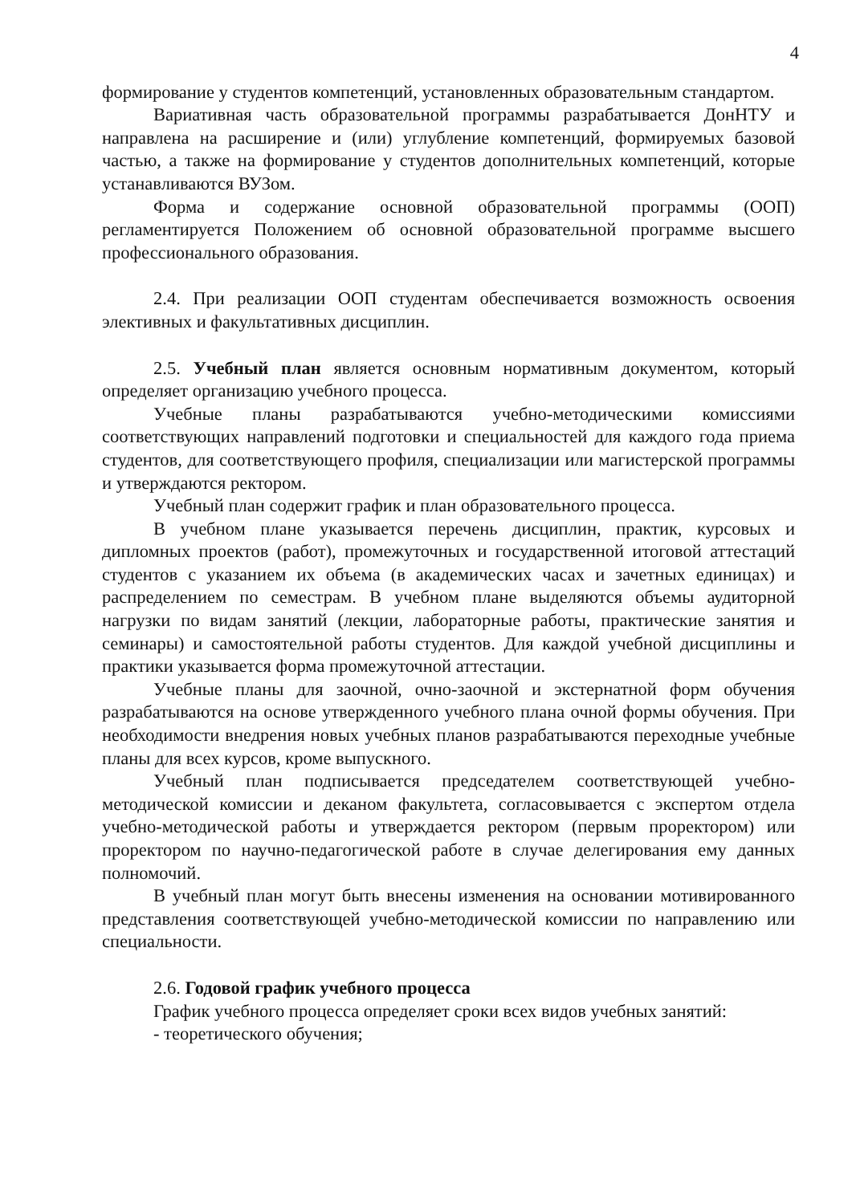4
формирование у студентов компетенций, установленных образовательным стандартом.
Вариативная часть образовательной программы разрабатывается ДонНТУ и направлена на расширение и (или) углубление компетенций, формируемых базовой частью, а также на формирование у студентов дополнительных компетенций, которые устанавливаются ВУЗом.
Форма и содержание основной образовательной программы (ООП) регламентируется Положением об основной образовательной программе высшего профессионального образования.
2.4. При реализации ООП студентам обеспечивается возможность освоения элективных и факультативных дисциплин.
2.5. Учебный план является основным нормативным документом, который определяет организацию учебного процесса.
Учебные планы разрабатываются учебно-методическими комиссиями соответствующих направлений подготовки и специальностей для каждого года приема студентов, для соответствующего профиля, специализации или магистерской программы и утверждаются ректором.
Учебный план содержит график и план образовательного процесса.
В учебном плане указывается перечень дисциплин, практик, курсовых и дипломных проектов (работ), промежуточных и государственной итоговой аттестаций студентов с указанием их объема (в академических часах и зачетных единицах) и распределением по семестрам. В учебном плане выделяются объемы аудиторной нагрузки по видам занятий (лекции, лабораторные работы, практические занятия и семинары) и самостоятельной работы студентов. Для каждой учебной дисциплины и практики указывается форма промежуточной аттестации.
Учебные планы для заочной, очно-заочной и экстернатной форм обучения разрабатываются на основе утвержденного учебного плана очной формы обучения. При необходимости внедрения новых учебных планов разрабатываются переходные учебные планы для всех курсов, кроме выпускного.
Учебный план подписывается председателем соответствующей учебно-методической комиссии и деканом факультета, согласовывается с экспертом отдела учебно-методической работы и утверждается ректором (первым проректором) или проректором по научно-педагогической работе в случае делегирования ему данных полномочий.
В учебный план могут быть внесены изменения на основании мотивированного представления соответствующей учебно-методической комиссии по направлению или специальности.
2.6. Годовой график учебного процесса
График учебного процесса определяет сроки всех видов учебных занятий:
- теоретического обучения;